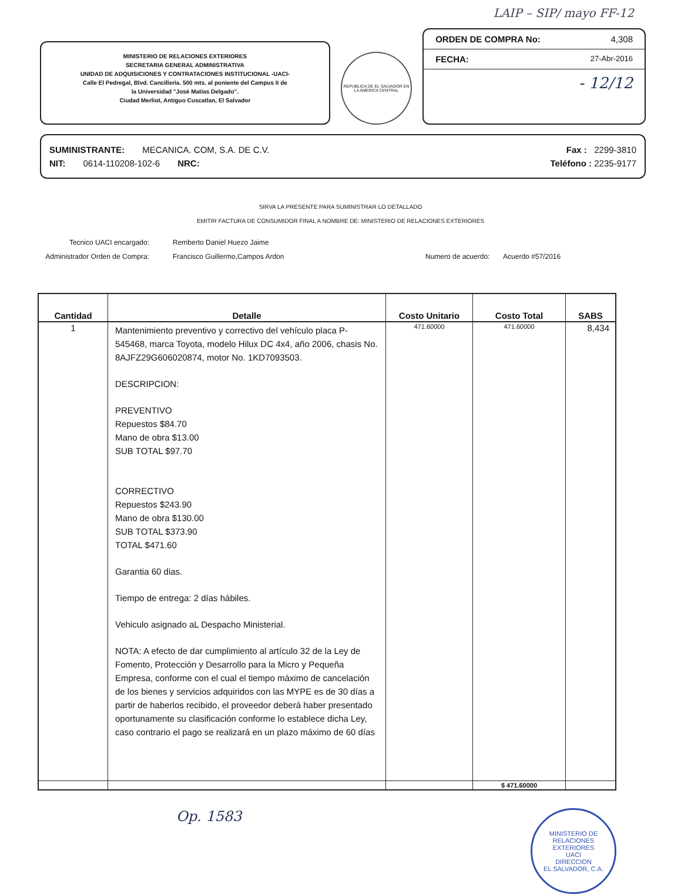LAIP – SIP/ mayo FF-12
MINISTERIO DE RELACIONES EXTERIORES
SECRETARIA GENERAL ADMINISTRATIVA
UNIDAD DE ADQUISICIONES Y CONTRATACIONES INSTITUCIONAL -UACI-
Calle El Pedregal, Blvd. Cancillería. 500 mts. al poniente del Campus II de
la Universidad "José Matías Delgado".
Ciudad Merliot, Antiguo Cuscatlan, El Salvador
REPUBLICA DE EL SALVADOR EN LA AMERICA CENTRAL
ORDEN DE COMPRA No: 4,308
FECHA: 27-Abr-2016
- 12/12
SUMINISTRANTE: MECANICA. COM, S.A. DE C.V. Fax : 2299-3810
NIT: 0614-110208-102-6 NRC: Teléfono : 2235-9177
SIRVA LA PRESENTE PARA SUMINISTRAR LO DETALLADO
EMITIR FACTURA DE CONSUMIDOR FINAL A NOMBRE DE: MINISTERIO DE RELACIONES EXTERIORES
Tecnico UACI encargado:
Administrador Orden de Compra:
Remberto Daniel Huezo Jaime
Francisco Guillermo,Campos Ardon
Numero de acuerdo: Acuerdo #57/2016
| Cantidad | Detalle | Costo Unitario | Costo Total | SABS |
| --- | --- | --- | --- | --- |
| 1 | Mantenimiento preventivo y correctivo del vehículo placa P- 545468, marca Toyota, modelo Hilux DC 4x4, año 2006, chasis No. 8AJFZ29G606020874, motor No. 1KD7093503. DESCRIPCION: PREVENTIVO Repuestos $84.70 Mano de obra $13.00 SUB TOTAL $97.70 CORRECTIVO Repuestos $243.90 Mano de obra $130.00 SUB TOTAL $373.90 TOTAL $471.60 Garantia 60 dias. Tiempo de entrega: 2 días hábiles. Vehiculo asignado aL Despacho Ministerial. NOTA: A efecto de dar cumplimiento al artículo 32 de la Ley de Fomento, Protección y Desarrollo para la Micro y Pequeña Empresa, conforme con el cual el tiempo máximo de cancelación de los bienes y servicios adquiridos con las MYPE es de 30 días a partir de haberlos recibido, el proveedor deberá haber presentado oportunamente su clasificación conforme lo establece dicha Ley, caso contrario el pago se realizará en un plazo máximo de 60 días | 471.60000 | 471.60000 | 8,434 |
| | | | $ 471.60000 | |
Op. 1583
MINISTERIO DE RELACIONES EXTERIORES
UACI
DIRECCION
EL SALVADOR, C.A.